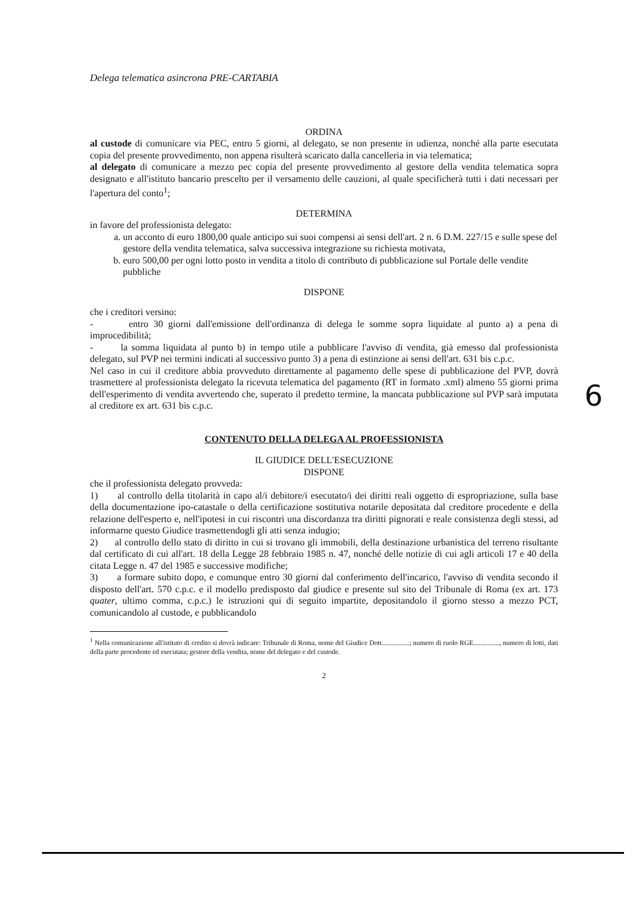Delega telematica asincrona PRE-CARTABIA
ORDINA
al custode di comunicare via PEC, entro 5 giorni, al delegato, se non presente in udienza, nonché alla parte esecutata copia del presente provvedimento, non appena risulterà scaricato dalla cancelleria in via telematica;
al delegato di comunicare a mezzo pec copia del presente provvedimento al gestore della vendita telematica sopra designato e all'istituto bancario prescelto per il versamento delle cauzioni, al quale specificherà tutti i dati necessari per l'apertura del conto<sup>1</sup>;
DETERMINA
in favore del professionista delegato:
a. un acconto di euro 1800,00 quale anticipo sui suoi compensi ai sensi dell'art. 2 n. 6 D.M. 227/15 e sulle spese del gestore della vendita telematica, salva successiva integrazione su richiesta motivata,
b. euro 500,00 per ogni lotto posto in vendita a titolo di contributo di pubblicazione sul Portale delle vendite pubbliche
DISPONE
che i creditori versino:
- entro 30 giorni dall'emissione dell'ordinanza di delega le somme sopra liquidate al punto a) a pena di improcedibilità;
- la somma liquidata al punto b) in tempo utile a pubblicare l'avviso di vendita, già emesso dal professionista delegato, sul PVP nei termini indicati al successivo punto 3) a pena di estinzione ai sensi dell'art. 631 bis c.p.c.
Nel caso in cui il creditore abbia provveduto direttamente al pagamento delle spese di pubblicazione del PVP, dovrà trasmettere al professionista delegato la ricevuta telematica del pagamento (RT in formato .xml) almeno 55 giorni prima dell'esperimento di vendita avvertendo che, superato il predetto termine, la mancata pubblicazione sul PVP sarà imputata al creditore ex art. 631 bis c.p.c.
CONTENUTO DELLA DELEGA AL PROFESSIONISTA
IL GIUDICE DELL'ESECUZIONE
DISPONE
che il professionista delegato provveda:
1) al controllo della titolarità in capo al/i debitore/i esecutato/i dei diritti reali oggetto di espropriazione, sulla base della documentazione ipo-catastale o della certificazione sostitutiva notarile depositata dal creditore procedente e della relazione dell'esperto e, nell'ipotesi in cui riscontri una discordanza tra diritti pignorati e reale consistenza degli stessi, ad informarne questo Giudice trasmettendogli gli atti senza indugio;
2) al controllo dello stato di diritto in cui si trovano gli immobili, della destinazione urbanistica del terreno risultante dal certificato di cui all'art. 18 della Legge 28 febbraio 1985 n. 47, nonché delle notizie di cui agli articoli 17 e 40 della citata Legge n. 47 del 1985 e successive modifiche;
3) a formare subito dopo, e comunque entro 30 giorni dal conferimento dell'incarico, l'avviso di vendita secondo il disposto dell'art. 570 c.p.c. e il modello predisposto dal giudice e presente sul sito del Tribunale di Roma (ex art. 173 quater, ultimo comma, c.p.c.) le istruzioni qui di seguito impartite, depositandolo il giorno stesso a mezzo PCT, comunicandolo al custode, e pubblicandolo
<sup>1</sup> Nella comunicazione all'istituto di credito si dovrà indicare: Tribunale di Roma, nome del Giudice Dott................; numero di ruolo RGE..............., numero di lotti, dati della parte procedente ed esecutata; gestore della vendita, nome del delegato e del custode.
2
6